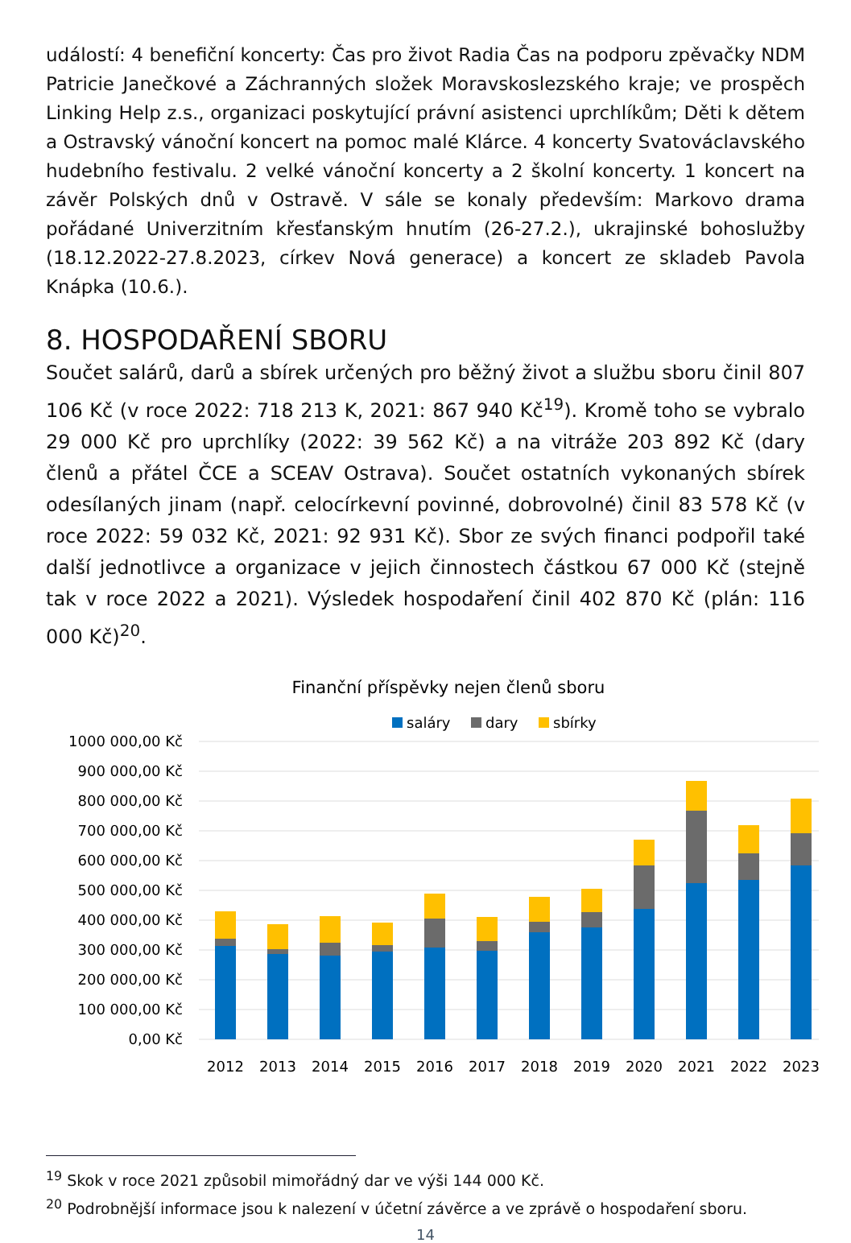událostí: 4 benefiční koncerty: Čas pro život Radia Čas na podporu zpěvačky NDM Patricie Janečkové a Záchranných složek Moravskoslezského kraje; ve prospěch Linking Help z.s., organizaci poskytující právní asistenci uprchlíkům; Děti k dětem a Ostravský vánoční koncert na pomoc malé Klárce. 4 koncerty Svatováclavského hudebního festivalu. 2 velké vánoční koncerty a 2 školní koncerty. 1 koncert na závěr Polských dnů v Ostravě. V sále se konaly především: Markovo drama pořádané Univerzitním křesťanským hnutím (26-27.2.), ukrajinské bohoslužby (18.12.2022-27.8.2023, církev Nová generace) a koncert ze skladeb Pavola Knápka (10.6.).
8. HOSPODAŘENÍ SBORU
Součet salárů, darů a sbírek určených pro běžný život a službu sboru činil 807 106 Kč (v roce 2022: 718 213 K, 2021: 867 940 Kč<sup>19</sup>). Kromě toho se vybralo 29 000 Kč pro uprchlíky (2022: 39 562 Kč) a na vitráže 203 892 Kč (dary členů a přátel ČCE a SCEAV Ostrava). Součet ostatních vykonaných sbírek odesílaných jinam (např. celocírkevní povinné, dobrovolné) činil 83 578 Kč (v roce 2022: 59 032 Kč, 2021: 92 931 Kč). Sbor ze svých financi podpořil také další jednotlivce a organizace v jejich činnostech částkou 67 000 Kč (stejně tak v roce 2022 a 2021). Výsledek hospodaření činil 402 870 Kč (plán: 116 000 Kč)<sup>20</sup>.
Finanční příspěvky nejen členů sboru
saláry
dary
sbírky
1000 000,00 Kč
900 000,00 Kč
800 000,00 Kč
700 000,00 Kč
600 000,00 Kč
500 000,00 Kč
400 000,00 Kč
300 000,00 Kč
200 000,00 Kč
100 000,00 Kč
0,00 Kč
2012
2013
2014
2015
2016
2017
2018
2019
2020
2021
2022
2023
<sup>19</sup> Skok v roce 2021 způsobil mimořádný dar ve výši 144 000 Kč.
<sup>20</sup> Podrobnější informace jsou k nalezení v účetní závěrce a ve zprávě o hospodaření sboru.
14